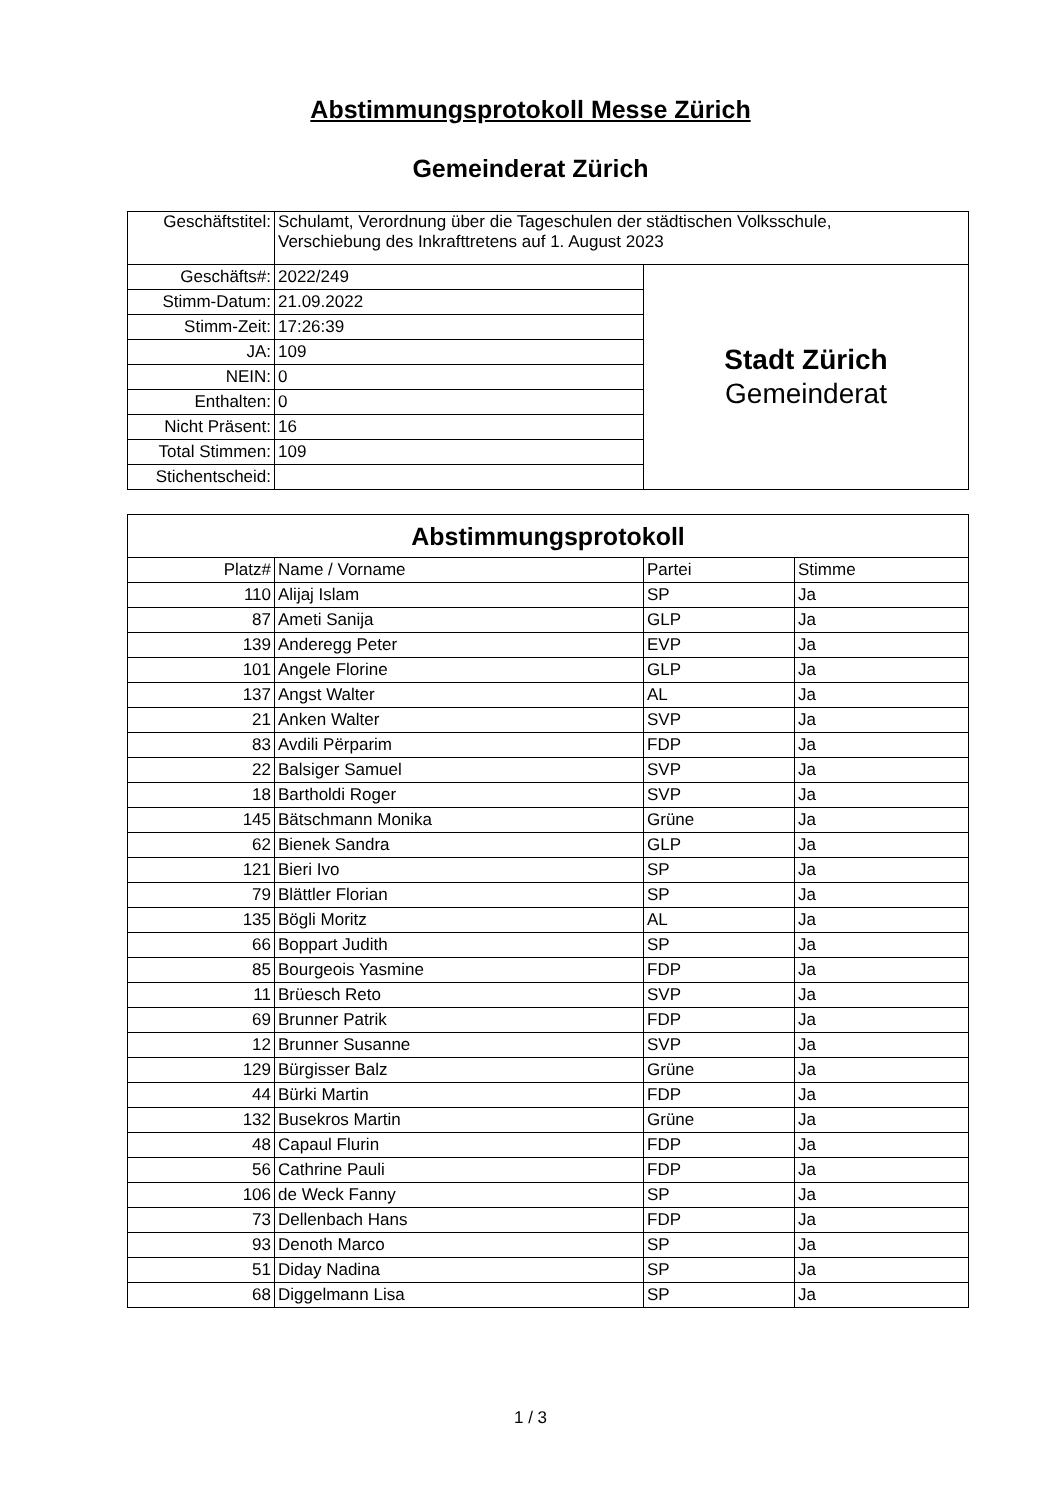Abstimmungsprotokoll Messe Zürich
Gemeinderat Zürich
| Geschäftstitel: | Schulamt, Verordnung über die Tageschulen der städtischen Volksschule, Verschiebung des Inkrafttretens auf 1. August 2023 | |
| Geschäfts#: | 2022/249 | Stadt Zürich Gemeinderat |
| Stimm-Datum: | 21.09.2022 | |
| Stimm-Zeit: | 17:26:39 | |
| JA: | 109 | |
| NEIN: | 0 | |
| Enthalten: | 0 | |
| Nicht Präsent: | 16 | |
| Total Stimmen: | 109 | |
| Stichentscheid: | | |
| Abstimmungsprotokoll | | | |
| --- | --- | --- | --- |
| Platz# | Name / Vorname | Partei | Stimme |
| 110 | Alijaj Islam | SP | Ja |
| 87 | Ameti Sanija | GLP | Ja |
| 139 | Anderegg Peter | EVP | Ja |
| 101 | Angele Florine | GLP | Ja |
| 137 | Angst Walter | AL | Ja |
| 21 | Anken Walter | SVP | Ja |
| 83 | Avdili Përparim | FDP | Ja |
| 22 | Balsiger Samuel | SVP | Ja |
| 18 | Bartholdi Roger | SVP | Ja |
| 145 | Bätschmann Monika | Grüne | Ja |
| 62 | Bienek Sandra | GLP | Ja |
| 121 | Bieri Ivo | SP | Ja |
| 79 | Blättler Florian | SP | Ja |
| 135 | Bögli Moritz | AL | Ja |
| 66 | Boppart Judith | SP | Ja |
| 85 | Bourgeois Yasmine | FDP | Ja |
| 11 | Brüesch Reto | SVP | Ja |
| 69 | Brunner Patrik | FDP | Ja |
| 12 | Brunner Susanne | SVP | Ja |
| 129 | Bürgisser Balz | Grüne | Ja |
| 44 | Bürki Martin | FDP | Ja |
| 132 | Busekros Martin | Grüne | Ja |
| 48 | Capaul Flurin | FDP | Ja |
| 56 | Cathrine Pauli | FDP | Ja |
| 106 | de Weck Fanny | SP | Ja |
| 73 | Dellenbach Hans | FDP | Ja |
| 93 | Denoth Marco | SP | Ja |
| 51 | Diday Nadina | SP | Ja |
| 68 | Diggelmann Lisa | SP | Ja |
1 / 3